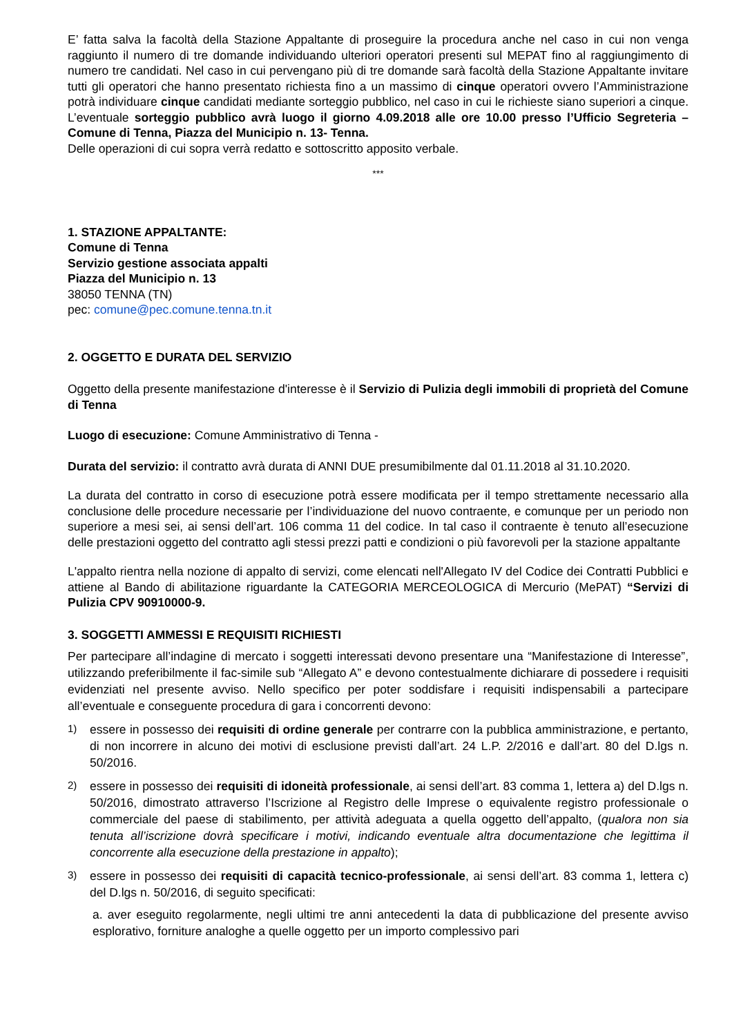E’ fatta salva la facoltà della Stazione Appaltante di proseguire la procedura anche nel caso in cui non venga raggiunto il numero di tre domande individuando ulteriori operatori presenti sul MEPAT fino al raggiungimento di numero tre candidati. Nel caso in cui pervengano più di tre domande sarà facoltà della Stazione Appaltante invitare tutti gli operatori che hanno presentato richiesta fino a un massimo di cinque operatori ovvero l’Amministrazione potrà individuare cinque candidati mediante sorteggio pubblico, nel caso in cui le richieste siano superiori a cinque. L’eventuale sorteggio pubblico avrà luogo il giorno 4.09.2018 alle ore 10.00 presso l’Ufficio Segreteria – Comune di Tenna, Piazza del Municipio n. 13- Tenna.
Delle operazioni di cui sopra verrà redatto e sottoscritto apposito verbale.
***
1. STAZIONE APPALTANTE:
Comune di Tenna
Servizio gestione associata appalti
Piazza del Municipio n. 13
38050 TENNA (TN)
pec: comune@pec.comune.tenna.tn.it
2. OGGETTO E DURATA DEL SERVIZIO
Oggetto della presente manifestazione d'interesse è il Servizio di Pulizia degli immobili di proprietà del Comune di Tenna
Luogo di esecuzione: Comune Amministrativo di Tenna -
Durata del servizio: il contratto avrà durata di ANNI DUE presumibilmente dal 01.11.2018 al 31.10.2020.
La durata del contratto in corso di esecuzione potrà essere modificata per il tempo strettamente necessario alla conclusione delle procedure necessarie per l’individuazione del nuovo contraente, e comunque per un periodo non superiore a mesi sei, ai sensi dell’art. 106 comma 11 del codice. In tal caso il contraente è tenuto all’esecuzione delle prestazioni oggetto del contratto agli stessi prezzi patti e condizioni o più favorevoli per la stazione appaltante
L'appalto rientra nella nozione di appalto di servizi, come elencati nell'Allegato IV del Codice dei Contratti Pubblici e attiene al Bando di abilitazione riguardante la CATEGORIA MERCEOLOGICA di Mercurio (MePAT) “Servizi di Pulizia CPV 90910000-9.
3. SOGGETTI AMMESSI E REQUISITI RICHIESTI
Per partecipare all’indagine di mercato i soggetti interessati devono presentare una “Manifestazione di Interesse”, utilizzando preferibilmente il fac-simile sub “Allegato A” e devono contestualmente dichiarare di possedere i requisiti evidenziati nel presente avviso. Nello specifico per poter soddisfare i requisiti indispensabili a partecipare all’eventuale e conseguente procedura di gara i concorrenti devono:
1)
essere in possesso dei requisiti di ordine generale per contrarre con la pubblica amministrazione, e pertanto, di non incorrere in alcuno dei motivi di esclusione previsti dall’art. 24 L.P. 2/2016 e dall’art. 80 del D.lgs n. 50/2016.
2)
essere in possesso dei requisiti di idoneità professionale, ai sensi dell’art. 83 comma 1, lettera a) del D.lgs n. 50/2016, dimostrato attraverso l’Iscrizione al Registro delle Imprese o equivalente registro professionale o commerciale del paese di stabilimento, per attività adeguata a quella oggetto dell’appalto, (qualora non sia tenuta all’iscrizione dovrà specificare i motivi, indicando eventuale altra documentazione che legittima il concorrente alla esecuzione della prestazione in appalto);
3)
essere in possesso dei requisiti di capacità tecnico-professionale, ai sensi dell’art. 83 comma 1, lettera c) del D.lgs n. 50/2016, di seguito specificati:
a. aver eseguito regolarmente, negli ultimi tre anni antecedenti la data di pubblicazione del presente avviso esplorativo, forniture analoghe a quelle oggetto per un importo complessivo pari